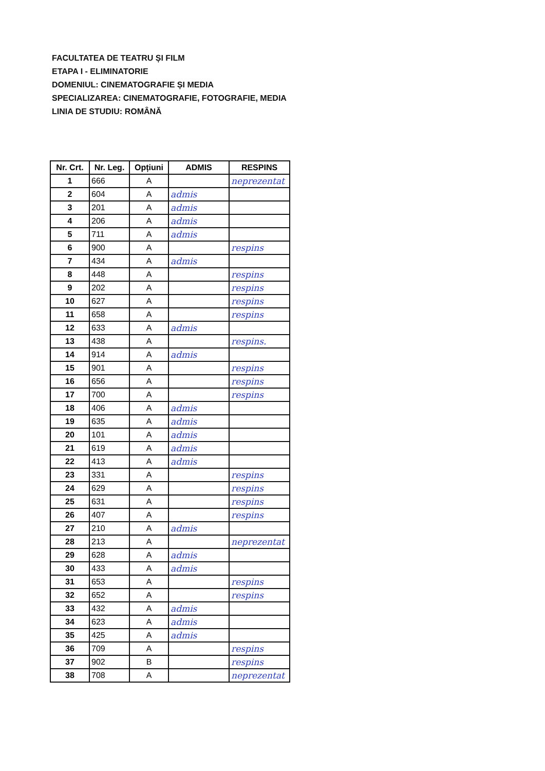FACULTATEA DE TEATRU ȘI FILM
ETAPA I - ELIMINATORIE
DOMENIUL: CINEMATOGRAFIE ȘI MEDIA
SPECIALIZAREA: CINEMATOGRAFIE, FOTOGRAFIE, MEDIA
LINIA DE STUDIU: ROMÂNĂ
| Nr. Crt. | Nr. Leg. | Opțiuni | ADMIS | RESPINS |
| --- | --- | --- | --- | --- |
| 1 | 666 | A | | neprezentat |
| 2 | 604 | A | admis | |
| 3 | 201 | A | admis | |
| 4 | 206 | A | admis | |
| 5 | 711 | A | admis | |
| 6 | 900 | A | | respins |
| 7 | 434 | A | admis | |
| 8 | 448 | A | | respins |
| 9 | 202 | A | | respins |
| 10 | 627 | A | | respins |
| 11 | 658 | A | | respins |
| 12 | 633 | A | admis | |
| 13 | 438 | A | | respins. |
| 14 | 914 | A | admis | |
| 15 | 901 | A | | respins |
| 16 | 656 | A | | respins |
| 17 | 700 | A | | respins |
| 18 | 406 | A | admis | |
| 19 | 635 | A | admis | |
| 20 | 101 | A | admis | |
| 21 | 619 | A | admis | |
| 22 | 413 | A | admis | |
| 23 | 331 | A | | respins |
| 24 | 629 | A | | respins |
| 25 | 631 | A | | respins |
| 26 | 407 | A | | respins |
| 27 | 210 | A | admis | |
| 28 | 213 | A | | neprezentat |
| 29 | 628 | A | admis | |
| 30 | 433 | A | admis | |
| 31 | 653 | A | | respins |
| 32 | 652 | A | | respins |
| 33 | 432 | A | admis | |
| 34 | 623 | A | admis | |
| 35 | 425 | A | admis | |
| 36 | 709 | A | | respins |
| 37 | 902 | B | | respins |
| 38 | 708 | A | | neprezentat |